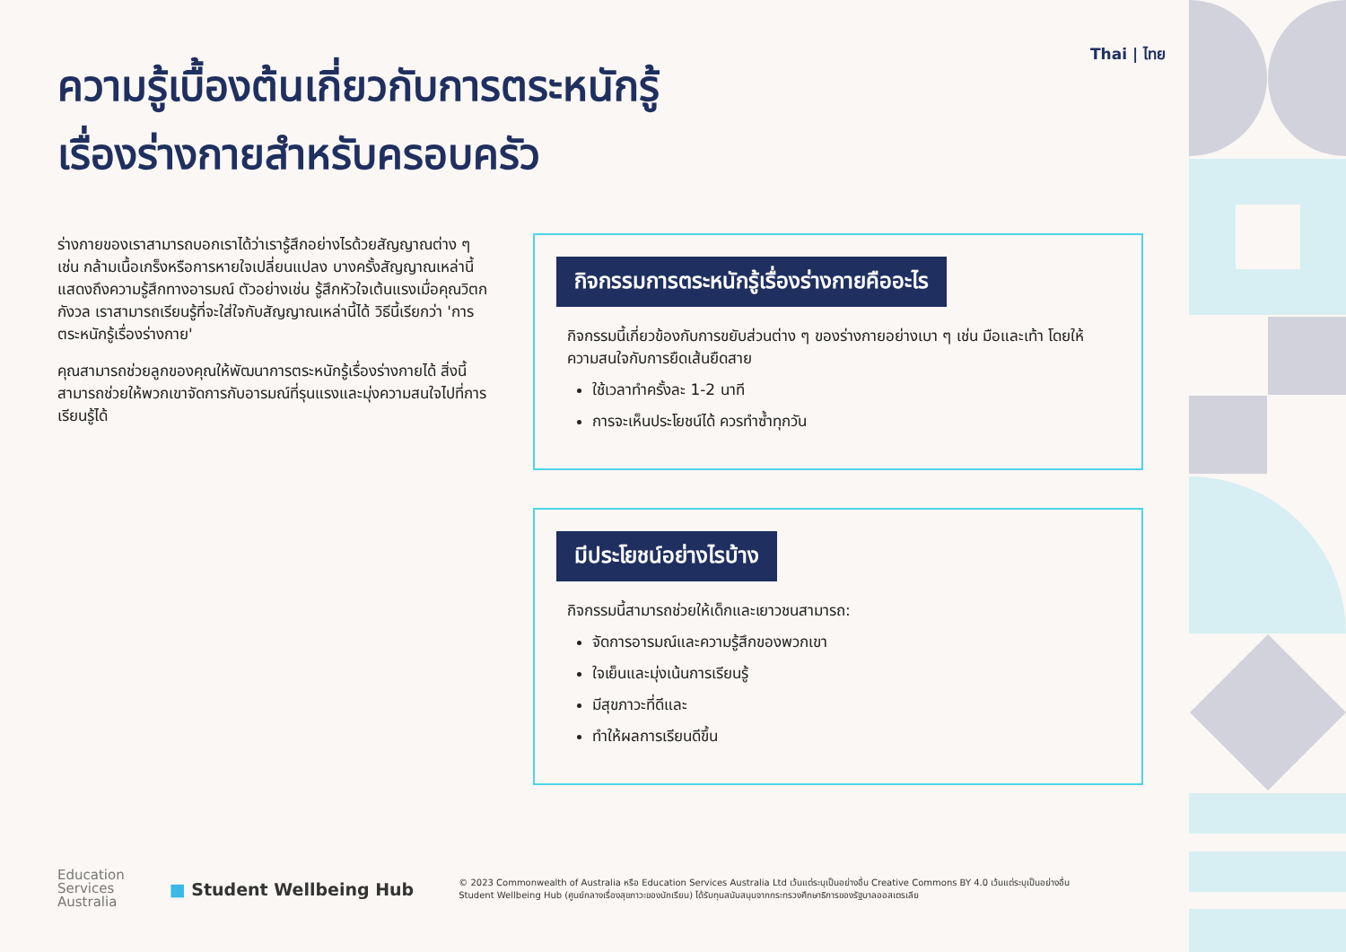Thai | ไทย
ความรู้เบื้องต้นเกี่ยวกับการตระหนักรู้
เรื่องร่างกายสำหรับครอบครัว
ร่างกายของเราสามารถบอกเราได้ว่าเรารู้สึกอย่างไรด้วยสัญญาณต่าง ๆ เช่น กล้ามเนื้อเกร็งหรือการหายใจเปลี่ยนแปลง บางครั้งสัญญาณเหล่านี้แสดงถึงความรู้สึกทางอารมณ์ ตัวอย่างเช่น รู้สึกหัวใจเต้นแรงเมื่อคุณวิตกกังวล เราสามารถเรียนรู้ที่จะใส่ใจกับสัญญาณเหล่านี้ได้ วิธีนี้เรียกว่า 'การตระหนักรู้เรื่องร่างกาย'
คุณสามารถช่วยลูกของคุณให้พัฒนาการตระหนักรู้เรื่องร่างกายได้ สิ่งนี้สามารถช่วยให้พวกเขาจัดการกับอารมณ์ที่รุนแรงและมุ่งความสนใจไปที่การเรียนรู้ได้
กิจกรรมการตระหนักรู้เรื่องร่างกายคืออะไร
กิจกรรมนี้เกี่ยวข้องกับการขยับส่วนต่าง ๆ ของร่างกายอย่างเบา ๆ เช่น มือและเท้า โดยให้ความสนใจกับการยืดเส้นยืดสาย
ใช้เวลาทำครั้งละ 1-2 นาที
การจะเห็นประโยชน์ได้ ควรทำซ้ำทุกวัน
มีประโยชน์อย่างไรบ้าง
กิจกรรมนี้สามารถช่วยให้เด็กและเยาวชนสามารถ:
จัดการอารมณ์และความรู้สึกของพวกเขา
ใจเย็นและมุ่งเน้นการเรียนรู้
มีสุขภาวะที่ดีและ
ทำให้ผลการเรียนดีขึ้น
Education
Services
Australia
■ Student Wellbeing Hub
© 2023 Commonwealth of Australia หรือ Education Services Australia Ltd เว้นแต่ระบุเป็นอย่างอื่น Creative Commons BY 4.0 เว้นแต่ระบุเป็นอย่างอื่น
Student Wellbeing Hub (ศูนย์กลางเรื่องสุขภาวะของนักเรียน) ได้รับทุนสนับสนุนจากกระทรวงศึกษาธิการของรัฐบาลออสเตรเลีย